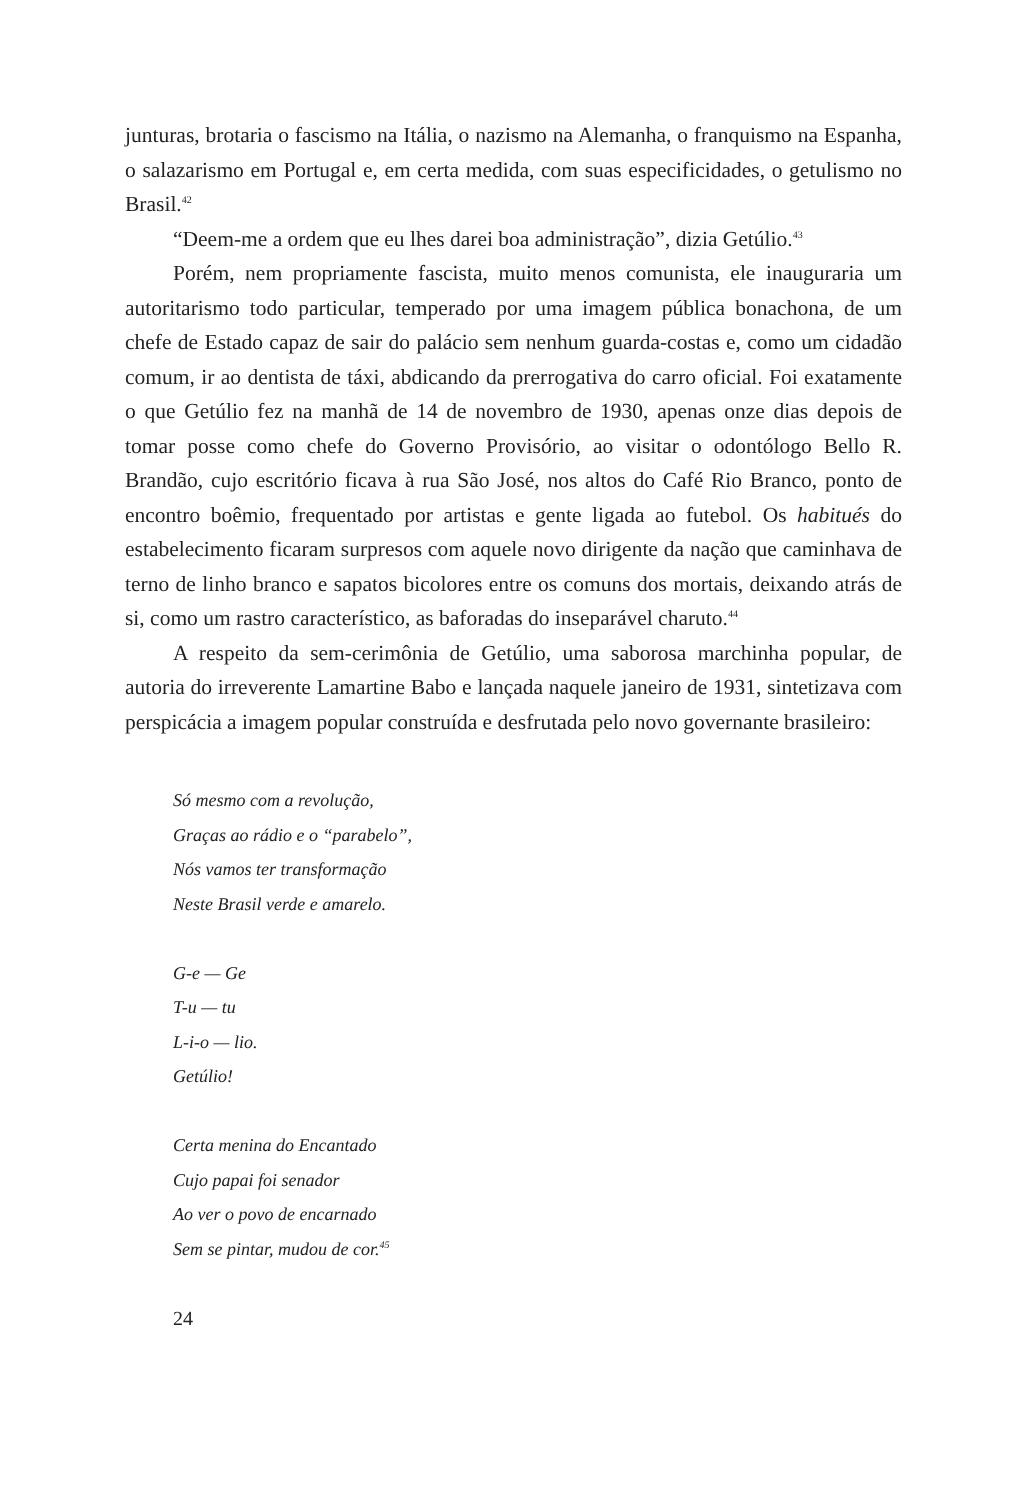junturas, brotaria o fascismo na Itália, o nazismo na Alemanha, o franquismo na Espanha, o salazarismo em Portugal e, em certa medida, com suas especificidades, o getulismo no Brasil.<sup>42</sup>
“Deem-me a ordem que eu lhes darei boa administração”, dizia Getúlio.<sup>43</sup>
Porém, nem propriamente fascista, muito menos comunista, ele inauguraria um autoritarismo todo particular, temperado por uma imagem pública bonachona, de um chefe de Estado capaz de sair do palácio sem nenhum guarda-costas e, como um cidadão comum, ir ao dentista de táxi, abdicando da prerrogativa do carro oficial. Foi exatamente o que Getúlio fez na manhã de 14 de novembro de 1930, apenas onze dias depois de tomar posse como chefe do Governo Provisório, ao visitar o odontólogo Bello R. Brandão, cujo escritório ficava à rua São José, nos altos do Café Rio Branco, ponto de encontro boêmio, frequentado por artistas e gente ligada ao futebol. Os habitués do estabelecimento ficaram surpresos com aquele novo dirigente da nação que caminhava de terno de linho branco e sapatos bicolores entre os comuns dos mortais, deixando atrás de si, como um rastro característico, as baforadas do inseparável charuto.<sup>44</sup>
A respeito da sem-cerimônia de Getúlio, uma saborosa marchinha popular, de autoria do irreverente Lamartine Babo e lançada naquele janeiro de 1931, sintetizava com perspicácia a imagem popular construída e desfrutada pelo novo governante brasileiro:
Só mesmo com a revolução,
Graças ao rádio e o “parabelo”,
Nós vamos ter transformação
Neste Brasil verde e amarelo.
G-e — Ge
T-u — tu
L-i-o — lio.
Getúlio!
Certa menina do Encantado
Cujo papai foi senador
Ao ver o povo de encarnado
Sem se pintar, mudou de cor.<sup>45</sup>
24